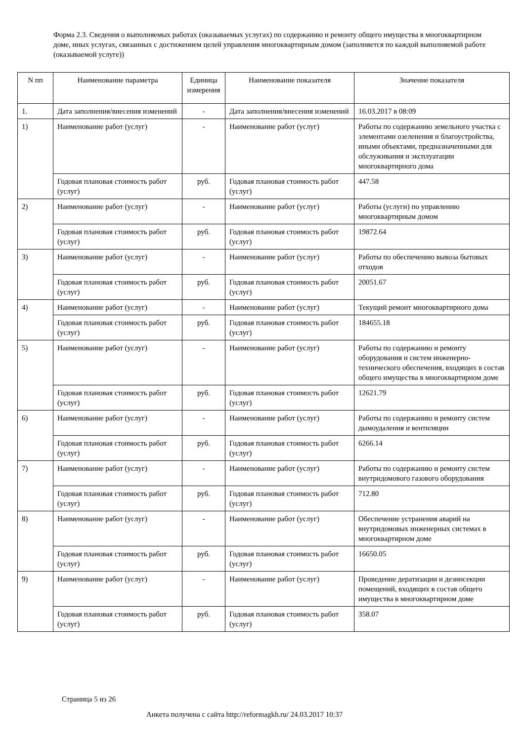Форма 2.3. Сведения о выполняемых работах (оказываемых услугах) по содержанию и ремонту общего имущества в многоквартирном доме, иных услугах, связанных с достижением целей управления многоквартирным домом (заполняется по каждой выполняемой работе (оказываемой услуге))
| N пп | Наименование параметра | Единица измерения | Наименование показателя | Значение показателя |
| --- | --- | --- | --- | --- |
| 1. | Дата заполнения/внесения изменений | - | Дата заполнения/внесения изменений | 16.03.2017 в 08:09 |
| 1) | Наименование работ (услуг) | - | Наименование работ (услуг) | Работы по содержанию земельного участка с элементами озеленения и благоустройства, иными объектами, предназначенными для обслуживания и эксплуатации многоквартирного дома |
| | Годовая плановая стоимость работ (услуг) | руб. | Годовая плановая стоимость работ (услуг) | 447.58 |
| 2) | Наименование работ (услуг) | - | Наименование работ (услуг) | Работы (услуги) по управлению многоквартирным домом |
| | Годовая плановая стоимость работ (услуг) | руб. | Годовая плановая стоимость работ (услуг) | 19872.64 |
| 3) | Наименование работ (услуг) | - | Наименование работ (услуг) | Работы по обеспечению вывоза бытовых отходов |
| | Годовая плановая стоимость работ (услуг) | руб. | Годовая плановая стоимость работ (услуг) | 20051.67 |
| 4) | Наименование работ (услуг) | - | Наименование работ (услуг) | Текущий ремонт многоквартирного дома |
| | Годовая плановая стоимость работ (услуг) | руб. | Годовая плановая стоимость работ (услуг) | 184655.18 |
| 5) | Наименование работ (услуг) | - | Наименование работ (услуг) | Работы по содержанию и ремонту оборудования и систем инженерно-технического обеспечения, входящих в состав общего имущества в многоквартирном доме |
| | Годовая плановая стоимость работ (услуг) | руб. | Годовая плановая стоимость работ (услуг) | 12621.79 |
| 6) | Наименование работ (услуг) | - | Наименование работ (услуг) | Работы по содержанию и ремонту систем дымоудаления и вентиляции |
| | Годовая плановая стоимость работ (услуг) | руб. | Годовая плановая стоимость работ (услуг) | 6266.14 |
| 7) | Наименование работ (услуг) | - | Наименование работ (услуг) | Работы по содержанию и ремонту систем внутридомового газового оборудования |
| | Годовая плановая стоимость работ (услуг) | руб. | Годовая плановая стоимость работ (услуг) | 712.80 |
| 8) | Наименование работ (услуг) | - | Наименование работ (услуг) | Обеспечение устранения аварий на внутридомовых инженерных системах в многоквартирном доме |
| | Годовая плановая стоимость работ (услуг) | руб. | Годовая плановая стоимость работ (услуг) | 16650.05 |
| 9) | Наименование работ (услуг) | - | Наименование работ (услуг) | Проведение дератизации и дезинсекции помещений, входящих в состав общего имущества в многоквартирном доме |
| | Годовая плановая стоимость работ (услуг) | руб. | Годовая плановая стоимость работ (услуг) | 358.07 |
Страница 5 из 26
Анкета получена с сайта http://reformagkh.ru/ 24.03.2017 10:37